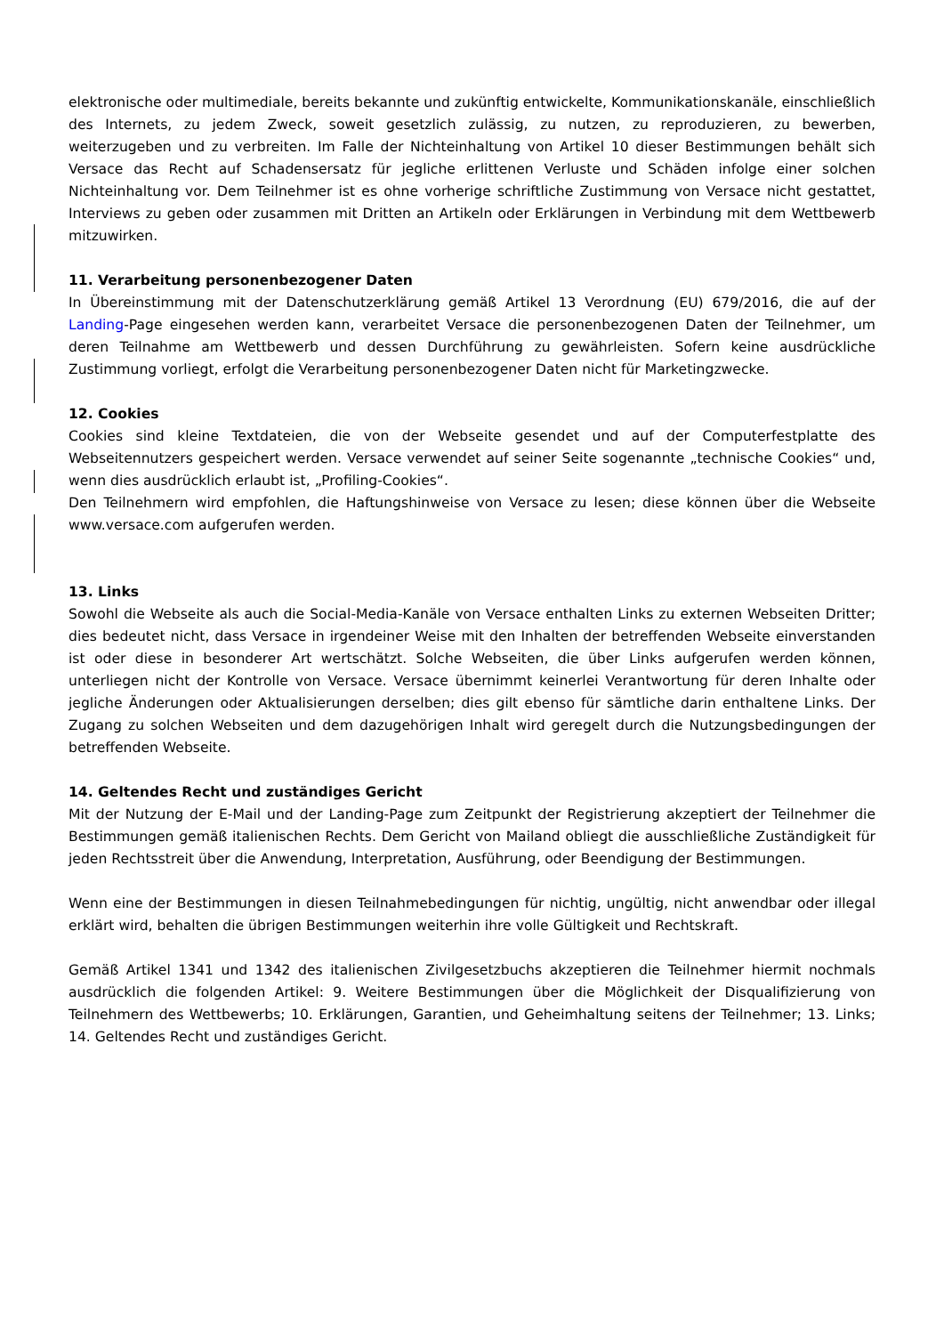elektronische oder multimediale, bereits bekannte und zukünftig entwickelte, Kommunikationskanäle, einschließlich des Internets, zu jedem Zweck, soweit gesetzlich zulässig, zu nutzen, zu reproduzieren, zu bewerben, weiterzugeben und zu verbreiten. Im Falle der Nichteinhaltung von Artikel 10 dieser Bestimmungen behält sich Versace das Recht auf Schadensersatz für jegliche erlittenen Verluste und Schäden infolge einer solchen Nichteinhaltung vor. Dem Teilnehmer ist es ohne vorherige schriftliche Zustimmung von Versace nicht gestattet, Interviews zu geben oder zusammen mit Dritten an Artikeln oder Erklärungen in Verbindung mit dem Wettbewerb mitzuwirken.
11. Verarbeitung personenbezogener Daten
In Übereinstimmung mit der Datenschutzerklärung gemäß Artikel 13 Verordnung (EU) 679/2016, die auf der Landing-Page eingesehen werden kann, verarbeitet Versace die personenbezogenen Daten der Teilnehmer, um deren Teilnahme am Wettbewerb und dessen Durchführung zu gewährleisten. Sofern keine ausdrückliche Zustimmung vorliegt, erfolgt die Verarbeitung personenbezogener Daten nicht für Marketingzwecke.
12. Cookies
Cookies sind kleine Textdateien, die von der Webseite gesendet und auf der Computerfestplatte des Webseitennutzers gespeichert werden. Versace verwendet auf seiner Seite sogenannte „technische Cookies“ und, wenn dies ausdrücklich erlaubt ist, „Profiling-Cookies“.
Den Teilnehmern wird empfohlen, die Haftungshinweise von Versace zu lesen; diese können über die Webseite www.versace.com aufgerufen werden.
13. Links
Sowohl die Webseite als auch die Social-Media-Kanäle von Versace enthalten Links zu externen Webseiten Dritter; dies bedeutet nicht, dass Versace in irgendeiner Weise mit den Inhalten der betreffenden Webseite einverstanden ist oder diese in besonderer Art wertschätzt. Solche Webseiten, die über Links aufgerufen werden können, unterliegen nicht der Kontrolle von Versace. Versace übernimmt keinerlei Verantwortung für deren Inhalte oder jegliche Änderungen oder Aktualisierungen derselben; dies gilt ebenso für sämtliche darin enthaltene Links. Der Zugang zu solchen Webseiten und dem dazugehörigen Inhalt wird geregelt durch die Nutzungsbedingungen der betreffenden Webseite.
14. Geltendes Recht und zuständiges Gericht
Mit der Nutzung der E-Mail und der Landing-Page zum Zeitpunkt der Registrierung akzeptiert der Teilnehmer die Bestimmungen gemäß italienischen Rechts. Dem Gericht von Mailand obliegt die ausschließliche Zuständigkeit für jeden Rechtsstreit über die Anwendung, Interpretation, Ausführung, oder Beendigung der Bestimmungen.
Wenn eine der Bestimmungen in diesen Teilnahmebedingungen für nichtig, ungültig, nicht anwendbar oder illegal erklärt wird, behalten die übrigen Bestimmungen weiterhin ihre volle Gültigkeit und Rechtskraft.
Gemäß Artikel 1341 und 1342 des italienischen Zivilgesetzbuchs akzeptieren die Teilnehmer hiermit nochmals ausdrücklich die folgenden Artikel: 9. Weitere Bestimmungen über die Möglichkeit der Disqualifizierung von Teilnehmern des Wettbewerbs; 10. Erklärungen, Garantien, und Geheimhaltung seitens der Teilnehmer; 13. Links; 14. Geltendes Recht und zuständiges Gericht.